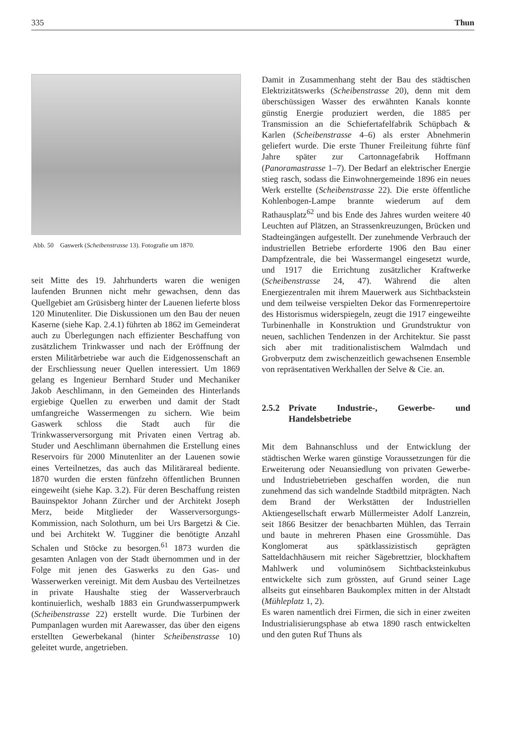335 Thun
Abb. 50 Gaswerk (Scheibenstrasse 13). Fotografie um 1870.
seit Mitte des 19. Jahrhunderts waren die wenigen laufenden Brunnen nicht mehr gewachsen, denn das Quellgebiet am Grüsisberg hinter der Lauenen lieferte bloss 120 Minutenliter. Die Diskussionen um den Bau der neuen Kaserne (siehe Kap. 2.4.1) führten ab 1862 im Gemeinderat auch zu Überlegungen nach effizienter Beschaffung von zusätzlichem Trinkwasser und nach der Eröffnung der ersten Militärbetriebe war auch die Eidgenossenschaft an der Erschliessung neuer Quellen interessiert. Um 1869 gelang es Ingenieur Bernhard Studer und Mechaniker Jakob Aeschlimann, in den Gemeinden des Hinterlands ergiebige Quellen zu erwerben und damit der Stadt umfangreiche Wassermengen zu sichern. Wie beim Gaswerk schloss die Stadt auch für die Trinkwasserversorgung mit Privaten einen Vertrag ab. Studer und Aeschlimann übernahmen die Erstellung eines Reservoirs für 2000 Minutenliter an der Lauenen sowie eines Verteilnetzes, das auch das Militärareal bediente. 1870 wurden die ersten fünfzehn öffentlichen Brunnen eingeweiht (siehe Kap. 3.2). Für deren Beschaffung reisten Bauinspektor Johann Zürcher und der Architekt Joseph Merz, beide Mitglieder der Wasserversorgungs-Kommission, nach Solothurn, um bei Urs Bargetzi & Cie. und bei Architekt W. Tugginer die benötigte Anzahl Schalen und Stöcke zu besorgen.<sup>61</sup> 1873 wurden die gesamten Anlagen von der Stadt übernommen und in der Folge mit jenen des Gaswerks zu den Gas- und Wasserwerken vereinigt. Mit dem Ausbau des Verteilnetzes in private Haushalte stieg der Wasserverbrauch kontinuierlich, weshalb 1883 ein Grundwasserpumpwerk (Scheibenstrasse 22) erstellt wurde. Die Turbinen der Pumpanlagen wurden mit Aarewasser, das über den eigens erstellten Gewerbekanal (hinter Scheibenstrasse 10) geleitet wurde, angetrieben.
Damit in Zusammenhang steht der Bau des städtischen Elektrizitätswerks (Scheibenstrasse 20), denn mit dem überschüssigen Wasser des erwähnten Kanals konnte günstig Energie produziert werden, die 1885 per Transmission an die Schiefertafelfabrik Schüpbach & Karlen (Scheibenstrasse 4–6) als erster Abnehmerin geliefert wurde. Die erste Thuner Freileitung führte fünf Jahre später zur Cartonnagefabrik Hoffmann (Panoramastrasse 1–7). Der Bedarf an elektrischer Energie stieg rasch, sodass die Einwohnergemeinde 1896 ein neues Werk erstellte (Scheibenstrasse 22). Die erste öffentliche Kohlenbogen-Lampe brannte wiederum auf dem Rathausplatz<sup>62</sup> und bis Ende des Jahres wurden weitere 40 Leuchten auf Plätzen, an Strassenkreuzungen, Brücken und Stadteingängen aufgestellt. Der zunehmende Verbrauch der industriellen Betriebe erforderte 1906 den Bau einer Dampfzentrale, die bei Wassermangel eingesetzt wurde, und 1917 die Errichtung zusätzlicher Kraftwerke (Scheibenstrasse 24, 47). Während die alten Energiezentralen mit ihrem Mauerwerk aus Sichtbackstein und dem teilweise verspielten Dekor das Formenrepertoire des Historismus widerspiegeln, zeugt die 1917 eingeweihte Turbinenhalle in Konstruktion und Grundstruktur von neuen, sachlichen Tendenzen in der Architektur. Sie passt sich aber mit traditionalistischem Walmdach und Grobverputz dem zwischenzeitlich gewachsenen Ensemble von repräsentativen Werkhallen der Selve & Cie. an.
2.5.2 Private Industrie-, Gewerbe- und Handelsbetriebe
Mit dem Bahnanschluss und der Entwicklung der städtischen Werke waren günstige Voraussetzungen für die Erweiterung oder Neuansiedlung von privaten Gewerbe- und Industriebetrieben geschaffen worden, die nun zunehmend das sich wandelnde Stadtbild mitprägten. Nach dem Brand der Werkstätten der Industriellen Aktiengesellschaft erwarb Müllermeister Adolf Lanzrein, seit 1866 Besitzer der benachbarten Mühlen, das Terrain und baute in mehreren Phasen eine Grossmühle. Das Konglomerat aus spätklassizistisch geprägten Satteldachhäusern mit reicher Sägebrettzier, blockhaftem Mahlwerk und voluminösem Sichtbacksteinkubus entwickelte sich zum grössten, auf Grund seiner Lage allseits gut einsehbaren Baukomplex mitten in der Altstadt (Mühleplatz 1, 2).
Es waren namentlich drei Firmen, die sich in einer zweiten Industrialisierungsphase ab etwa 1890 rasch entwickelten und den guten Ruf Thuns als